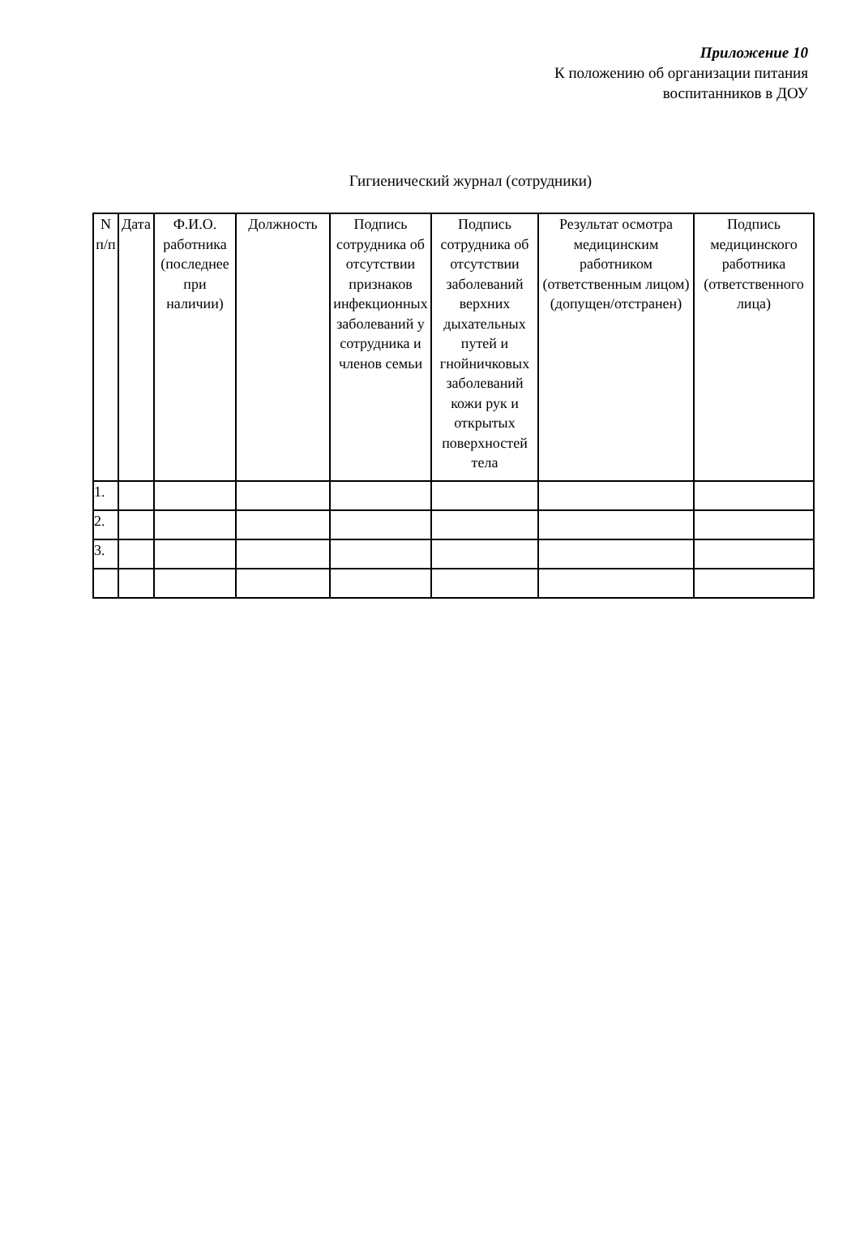Приложение 10
К положению об организации питания
воспитанников в ДОУ
Гигиенический журнал (сотрудники)
| N п/п | Дата | Ф.И.О. работника (последнее при наличии) | Должность | Подпись сотрудника об отсутствии признаков инфекционных заболеваний у сотрудника и членов семьи | Подпись сотрудника об отсутствии заболеваний верхних дыхательных путей и гнойничковых заболеваний кожи рук и открытых поверхностей тела | Результат осмотра медицинским работником (ответственным лицом) (допущен/отстранен) | Подпись медицинского работника (ответственного лица) |
| --- | --- | --- | --- | --- | --- | --- | --- |
| 1. | | | | | | | |
| 2. | | | | | | | |
| 3. | | | | | | | |